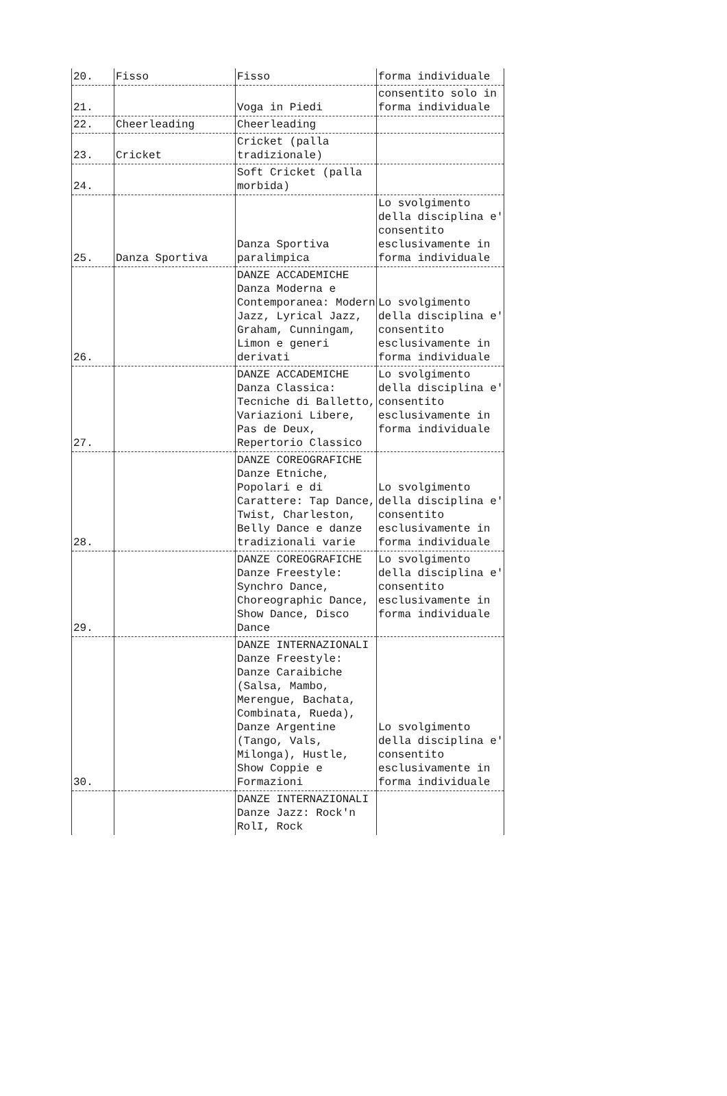| 20. | Fisso | Fisso | forma individuale |
| 21. | | Voga in Piedi | consentito solo in forma individuale |
| 22. | Cheerleading | Cheerleading | |
| 23. | Cricket | Cricket (palla tradizionale) | |
| 24. | | Soft Cricket (palla morbida) | |
| 25. | Danza Sportiva | Danza Sportiva paralimpica | Lo svolgimento della disciplina e' consentito esclusivamente in forma individuale |
| 26. | | DANZE ACCADEMICHE Danza Moderna e Contemporanea: Modern Jazz, Lyrical Jazz, Graham, Cunningam, Limon e generi derivati | Lo svolgimento della disciplina e' consentito esclusivamente in forma individuale |
| 27. | | DANZE ACCADEMICHE Danza Classica: Tecniche di Balletto, Variazioni Libere, Pas de Deux, Repertorio Classico | Lo svolgimento della disciplina e' consentito esclusivamente in forma individuale |
| 28. | | DANZE COREOGRAFICHE Danze Etniche, Popolari e di Carattere: Tap Dance, Twist, Charleston, Belly Dance e danze tradizionali varie | Lo svolgimento della disciplina e' consentito esclusivamente in forma individuale |
| 29. | | DANZE COREOGRAFICHE Danze Freestyle: Synchro Dance, Choreographic Dance, Show Dance, Disco Dance | Lo svolgimento della disciplina e' consentito esclusivamente in forma individuale |
| 30. | | DANZE INTERNAZIONALI Danze Freestyle: Danze Caraibiche (Salsa, Mambo, Merengue, Bachata, Combinata, Rueda), Danze Argentine (Tango, Vals, Milonga), Hustle, Show Coppie e Formazioni | Lo svolgimento della disciplina e' consentito esclusivamente in forma individuale |
| | | DANZE INTERNAZIONALI Danze Jazz: Rock'n RolI, Rock | |